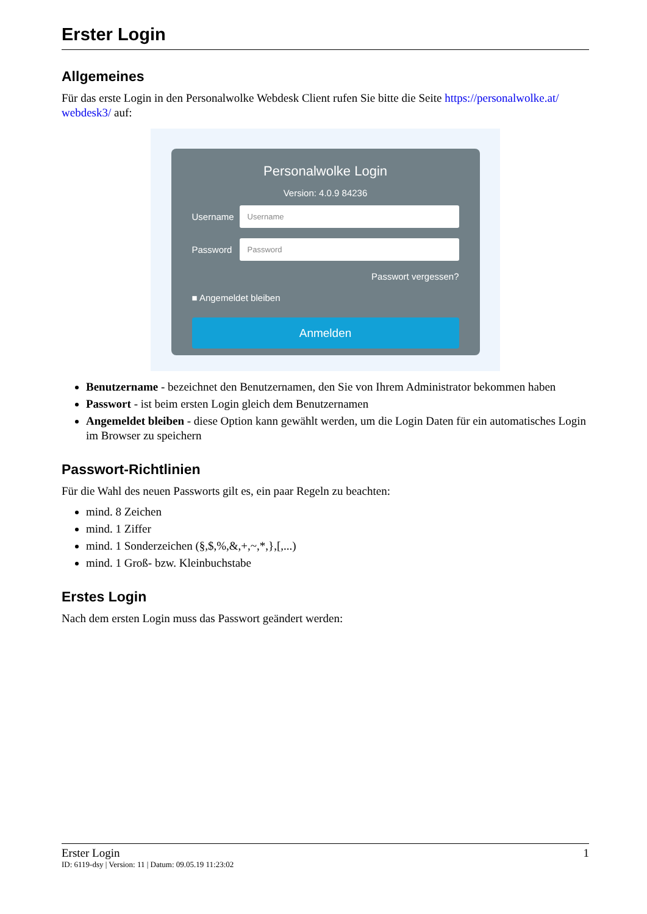Erster Login
Allgemeines
Für das erste Login in den Personalwolke Webdesk Client rufen Sie bitte die Seite https://personalwolke.at/ webdesk3/ auf:
Personalwolke Login
Version: 4.0.9 84236
Username
Username
Password
Password
Passwort vergessen?
■ Angemeldet bleiben
Anmelden
Benutzername - bezeichnet den Benutzernamen, den Sie von Ihrem Administrator bekommen haben
Passwort - ist beim ersten Login gleich dem Benutzernamen
Angemeldet bleiben - diese Option kann gewählt werden, um die Login Daten für ein automatisches Login im Browser zu speichern
Passwort-Richtlinien
Für die Wahl des neuen Passworts gilt es, ein paar Regeln zu beachten:
mind. 8 Zeichen
mind. 1 Ziffer
mind. 1 Sonderzeichen (§,$,%,&,+,~,*,},[,...)
mind. 1 Groß- bzw. Kleinbuchstabe
Erstes Login
Nach dem ersten Login muss das Passwort geändert werden:
Erster Login 1
ID: 6119-dsy | Version: 11 | Datum: 09.05.19 11:23:02